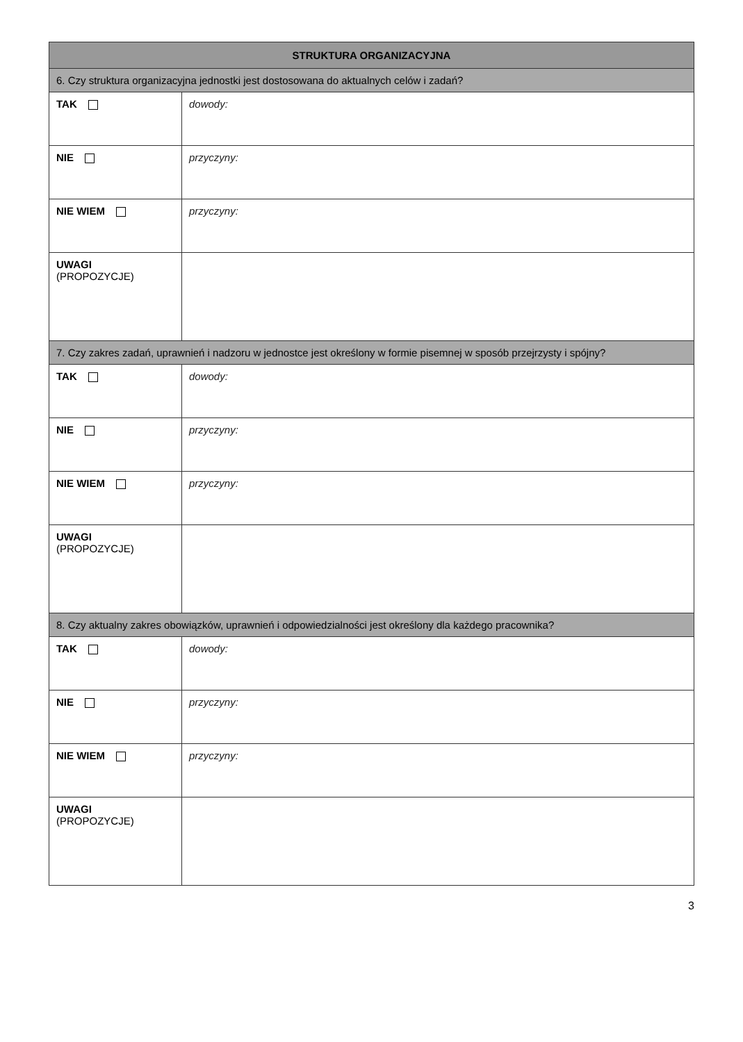| STRUKTURA ORGANIZACYJNA | |
| --- | --- |
| 6. Czy struktura organizacyjna jednostki jest dostosowana do aktualnych celów i zadań? | |
| TAK | dowody: |
| NIE | przyczyny: |
| NIE WIEM | przyczyny: |
| UWAGI (PROPOZYCJE) | |
| 7. Czy zakres zadań, uprawnień i nadzoru w jednostce jest określony w formie pisemnej w sposób przejrzysty i spójny? | |
| TAK | dowody: |
| NIE | przyczyny: |
| NIE WIEM | przyczyny: |
| UWAGI (PROPOZYCJE) | |
| 8. Czy aktualny zakres obowiązków, uprawnień i odpowiedzialności jest określony dla każdego pracownika? | |
| TAK | dowody: |
| NIE | przyczyny: |
| NIE WIEM | przyczyny: |
| UWAGI (PROPOZYCJE) | |
3